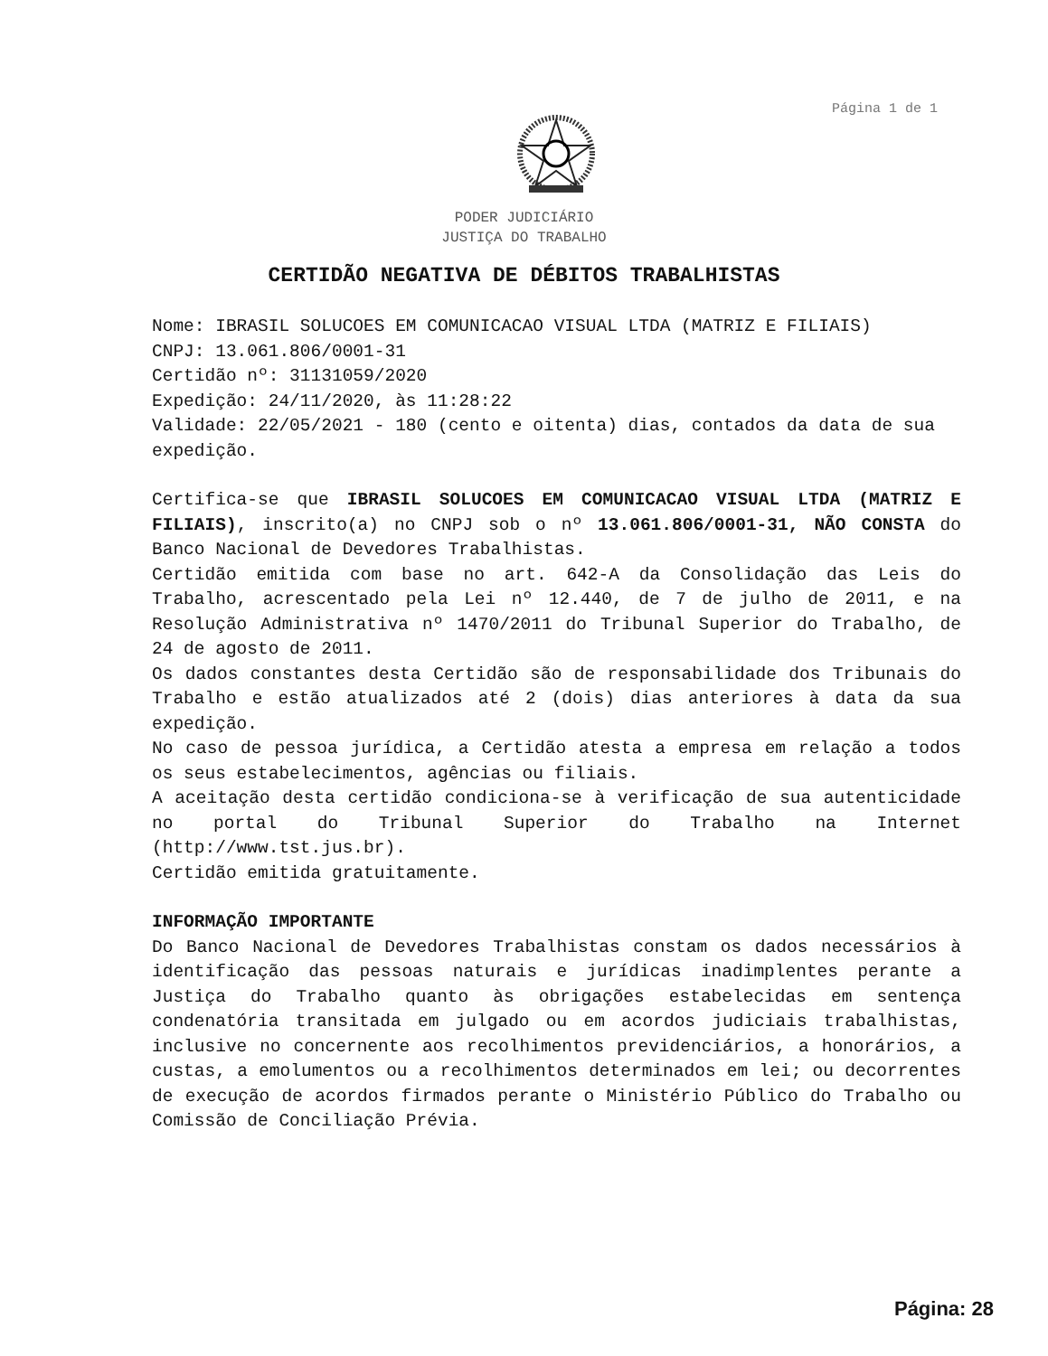Página 1 de 1
PODER JUDICIÁRIO
JUSTIÇA DO TRABALHO
CERTIDÃO NEGATIVA DE DÉBITOS TRABALHISTAS
Nome: IBRASIL SOLUCOES EM COMUNICACAO VISUAL LTDA (MATRIZ E FILIAIS)
CNPJ: 13.061.806/0001-31
Certidão nº: 31131059/2020
Expedição: 24/11/2020, às 11:28:22
Validade: 22/05/2021 - 180 (cento e oitenta) dias, contados da data de sua expedição.
Certifica-se que IBRASIL SOLUCOES EM COMUNICACAO VISUAL LTDA (MATRIZ E FILIAIS), inscrito(a) no CNPJ sob o nº 13.061.806/0001-31, NÃO CONSTA do Banco Nacional de Devedores Trabalhistas.
Certidão emitida com base no art. 642-A da Consolidação das Leis do Trabalho, acrescentado pela Lei nº 12.440, de 7 de julho de 2011, e na Resolução Administrativa nº 1470/2011 do Tribunal Superior do Trabalho, de 24 de agosto de 2011.
Os dados constantes desta Certidão são de responsabilidade dos Tribunais do Trabalho e estão atualizados até 2 (dois) dias anteriores à data da sua expedição.
No caso de pessoa jurídica, a Certidão atesta a empresa em relação a todos os seus estabelecimentos, agências ou filiais.
A aceitação desta certidão condiciona-se à verificação de sua autenticidade no portal do Tribunal Superior do Trabalho na Internet (http://www.tst.jus.br).
Certidão emitida gratuitamente.
INFORMAÇÃO IMPORTANTE
Do Banco Nacional de Devedores Trabalhistas constam os dados necessários à identificação das pessoas naturais e jurídicas inadimplentes perante a Justiça do Trabalho quanto às obrigações estabelecidas em sentença condenatória transitada em julgado ou em acordos judiciais trabalhistas, inclusive no concernente aos recolhimentos previdenciários, a honorários, a custas, a emolumentos ou a recolhimentos determinados em lei; ou decorrentes de execução de acordos firmados perante o Ministério Público do Trabalho ou Comissão de Conciliação Prévia.
Página: 28